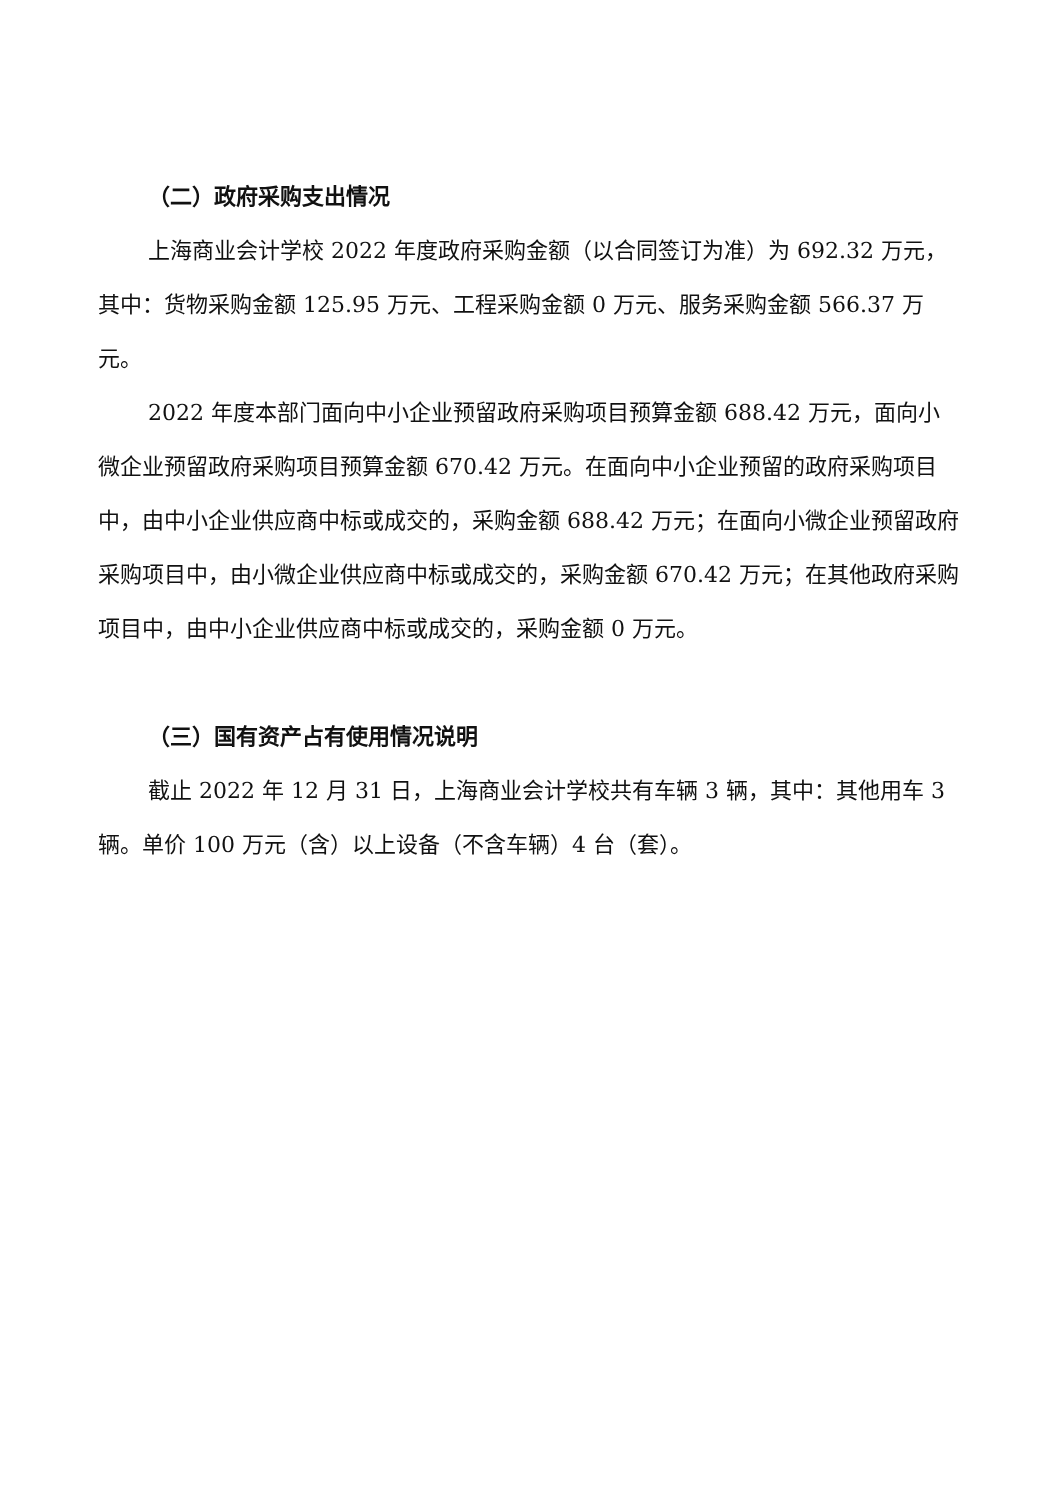（二）政府采购支出情况
上海商业会计学校 2022 年度政府采购金额（以合同签订为准）为 692.32 万元，其中：货物采购金额 125.95 万元、工程采购金额 0 万元、服务采购金额 566.37 万元。
2022 年度本部门面向中小企业预留政府采购项目预算金额 688.42 万元，面向小微企业预留政府采购项目预算金额 670.42 万元。在面向中小企业预留的政府采购项目中，由中小企业供应商中标或成交的，采购金额 688.42 万元；在面向小微企业预留政府采购项目中，由小微企业供应商中标或成交的，采购金额 670.42 万元；在其他政府采购项目中，由中小企业供应商中标或成交的，采购金额 0 万元。
（三）国有资产占有使用情况说明
截止 2022 年 12 月 31 日，上海商业会计学校共有车辆 3 辆，其中：其他用车 3 辆。单价 100 万元（含）以上设备（不含车辆）4 台（套）。